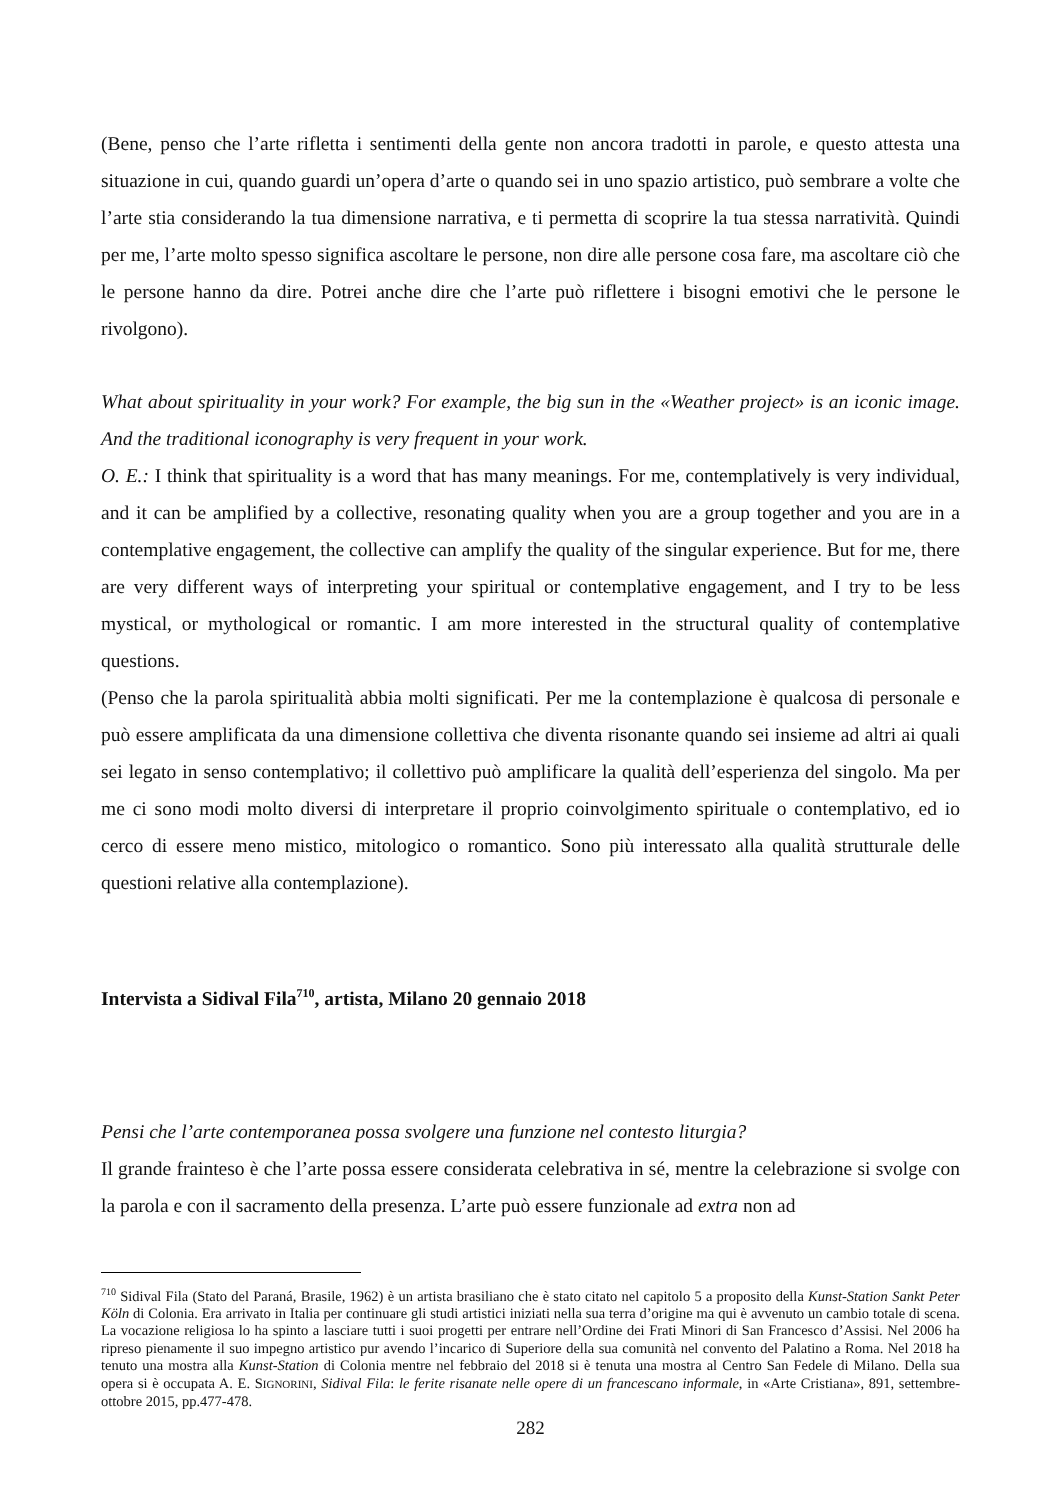(Bene, penso che l’arte rifletta i sentimenti della gente non ancora tradotti in parole, e questo attesta una situazione in cui, quando guardi un’opera d’arte o quando sei in uno spazio artistico, può sembrare a volte che l’arte stia considerando la tua dimensione narrativa, e ti permetta di scoprire la tua stessa narratività. Quindi per me, l’arte molto spesso significa ascoltare le persone, non dire alle persone cosa fare, ma ascoltare ciò che le persone hanno da dire. Potrei anche dire che l’arte può riflettere i bisogni emotivi che le persone le rivolgono).
What about spirituality in your work? For example, the big sun in the «Weather project» is an iconic image. And the traditional iconography is very frequent in your work.
O. E.: I think that spirituality is a word that has many meanings. For me, contemplatively is very individual, and it can be amplified by a collective, resonating quality when you are a group together and you are in a contemplative engagement, the collective can amplify the quality of the singular experience. But for me, there are very different ways of interpreting your spiritual or contemplative engagement, and I try to be less mystical, or mythological or romantic. I am more interested in the structural quality of contemplative questions.
(Penso che la parola spiritualità abbia molti significati. Per me la contemplazione è qualcosa di personale e può essere amplificata da una dimensione collettiva che diventa risonante quando sei insieme ad altri ai quali sei legato in senso contemplativo; il collettivo può amplificare la qualità dell’esperienza del singolo. Ma per me ci sono modi molto diversi di interpretare il proprio coinvolgimento spirituale o contemplativo, ed io cerco di essere meno mistico, mitologico o romantico. Sono più interessato alla qualità strutturale delle questioni relative alla contemplazione).
Intervista a Sidival Fila<sup>710</sup>, artista, Milano 20 gennaio 2018
Pensi che l’arte contemporanea possa svolgere una funzione nel contesto liturgia?
Il grande frainteso è che l’arte possa essere considerata celebrativa in sé, mentre la celebrazione si svolge con la parola e con il sacramento della presenza. L’arte può essere funzionale ad extra non ad
<sup>710</sup> Sidival Fila (Stato del Paraná, Brasile, 1962) è un artista brasiliano che è stato citato nel capitolo 5 a proposito della Kunst-Station Sankt Peter Köln di Colonia. Era arrivato in Italia per continuare gli studi artistici iniziati nella sua terra d’origine ma qui è avvenuto un cambio totale di scena. La vocazione religiosa lo ha spinto a lasciare tutti i suoi progetti per entrare nell’Ordine dei Frati Minori di San Francesco d’Assisi. Nel 2006 ha ripreso pienamente il suo impegno artistico pur avendo l’incarico di Superiore della sua comunità nel convento del Palatino a Roma. Nel 2018 ha tenuto una mostra alla Kunst-Station di Colonia mentre nel febbraio del 2018 si è tenuta una mostra al Centro San Fedele di Milano. Della sua opera si è occupata A. E. SIGNORINI, Sidival Fila: le ferite risanate nelle opere di un francescano informale, in «Arte Cristiana», 891, settembre-ottobre 2015, pp.477-478.
282